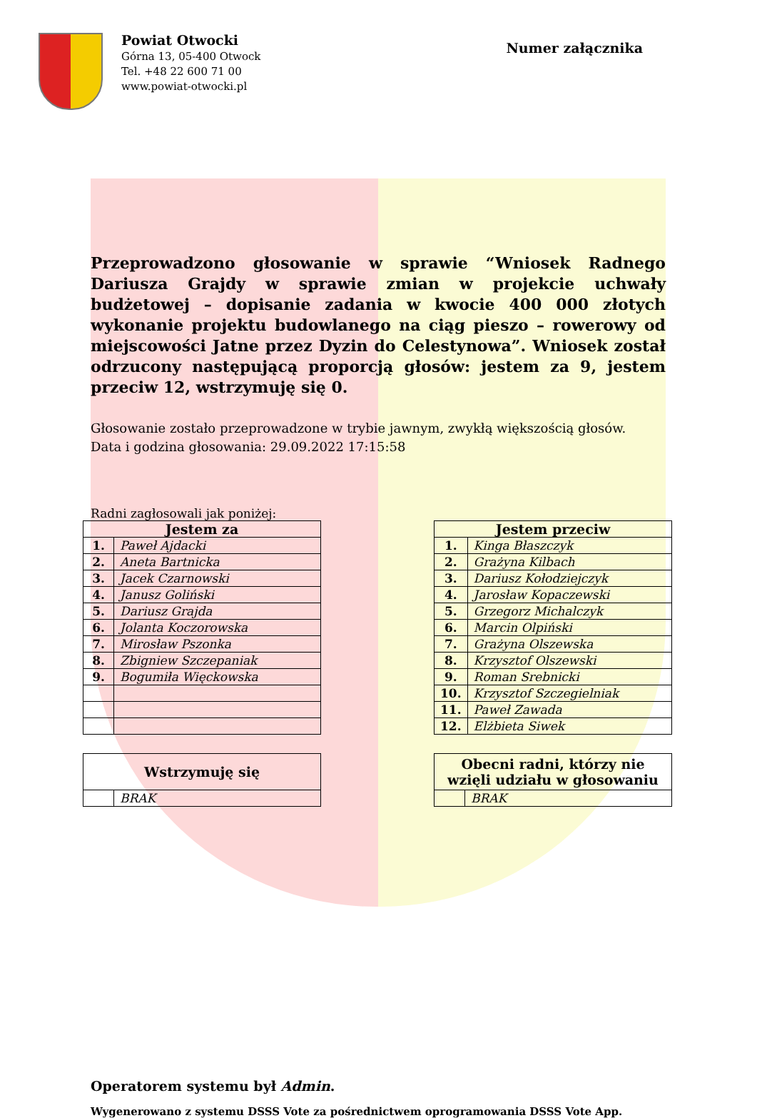Powiat Otwocki
Górna 13, 05-400 Otwock
Tel. +48 22 600 71 00
www.powiat-otwocki.pl
Numer załącznika
Przeprowadzono głosowanie w sprawie “Wniosek Radnego Dariusza Grajdy w sprawie zmian w projekcie uchwały budżetowej – dopisanie zadania w kwocie 400 000 złotych wykonanie projektu budowlanego na ciąg pieszo – rowerowy od miejscowości Jatne przez Dyzin do Celestynowa”. Wniosek został odrzucony następującą proporcją głosów: jestem za 9, jestem przeciw 12, wstrzymuję się 0.
Głosowanie zostało przeprowadzone w trybie jawnym, zwykłą większością głosów.
Data i godzina głosowania: 29.09.2022 17:15:58
Radni zagłosowali jak poniżej:
| Jestem za | |
| --- | --- |
| 1. | Paweł Ajdacki |
| 2. | Aneta Bartnicka |
| 3. | Jacek Czarnowski |
| 4. | Janusz Goliński |
| 5. | Dariusz Grajda |
| 6. | Jolanta Koczorowska |
| 7. | Mirosław Pszonka |
| 8. | Zbigniew Szczepaniak |
| 9. | Bogumiła Więckowska |
| Jestem przeciw | |
| --- | --- |
| 1. | Kinga Błaszczyk |
| 2. | Grażyna Kilbach |
| 3. | Dariusz Kołodziejczyk |
| 4. | Jarosław Kopaczewski |
| 5. | Grzegorz Michalczyk |
| 6. | Marcin Olpiński |
| 7. | Grażyna Olszewska |
| 8. | Krzysztof Olszewski |
| 9. | Roman Srebnicki |
| 10. | Krzysztof Szczegielniak |
| 11. | Paweł Zawada |
| 12. | Elżbieta Siwek |
| Wstrzymuję się | |
| --- | --- |
| | BRAK |
| Obecni radni, którzy nie wzięli udziału w głosowaniu | |
| --- | --- |
| | BRAK |
Operatorem systemu był Admin.
Wygenerowano z systemu DSSS Vote za pośrednictwem oprogramowania DSSS Vote App.